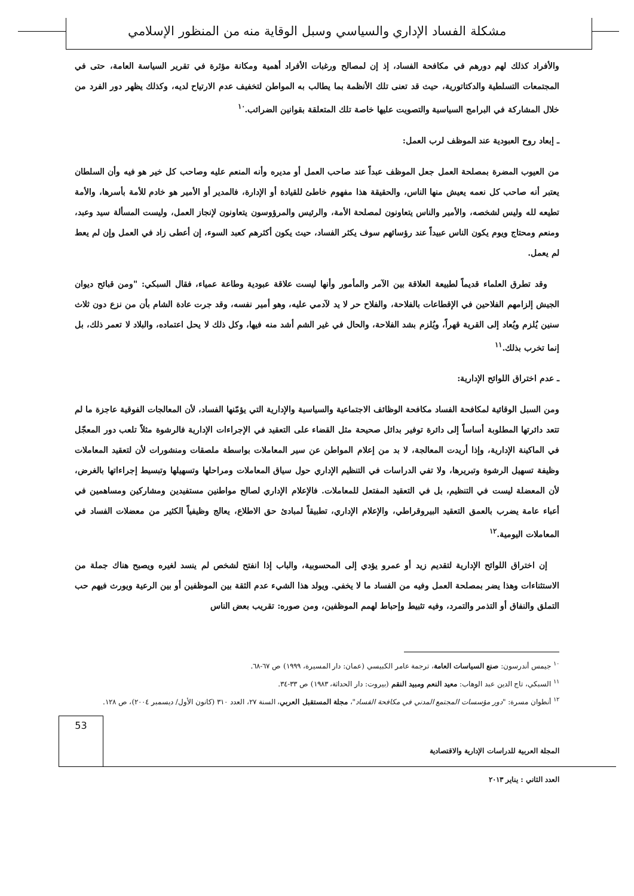مشكلة الفساد الإداري والسياسي وسبل الوقاية منه من المنظور الإسلامي
والأفراد كذلك لهم دورهم في مكافحة الفساد، إذ إن لمصالح ورغبات الأفراد أهمية ومكانة مؤثرة في تقرير السياسة العامة، حتى في المجتمعات التسلطية والدكتاتورية، حيث قد تعنى تلك الأنظمة بما يطالب به المواطن لتخفيف عدم الارتياح لديه، وكذلك يظهر دور الفرد من خلال المشاركة في البرامج السياسية والتصويت عليها خاصة تلك المتعلقة بقوانين الضرائب.<sup>١٠</sup>
ـ إبعاد روح العبودية عند الموظف لرب العمل:
من العيوب المضرة بمصلحة العمل جعل الموظف عبداً عند صاحب العمل أو مديره وأنه المنعم عليه وصاحب كل خير هو فيه وأن السلطان يعتبر أنه صاحب كل نعمه يعيش منها الناس، والحقيقة هذا مفهوم خاطئ للقيادة أو الإدارة، فالمدير أو الأمير هو خادم للأمة بأسرها، والأمة تطيعه لله وليس لشخصه، والأمير والناس يتعاونون لمصلحة الأمة، والرئيس والمرؤوسون يتعاونون لإنجاز العمل، وليست المسألة سيد وعبد، ومنعم ومحتاج ويوم يكون الناس عبيداً عند رؤسائهم سوف يكثر الفساد، حيث يكون أكثرهم كعبد السوء، إن أعطى زاد في العمل وإن لم يعط لم يعمل.
وقد تطرق العلماء قديماً لطبيعة العلاقة بين الآمر والمأمور وأنها ليست علاقة عبودية وطاعة عمياء، فقال السبكي: "ومن قبائح ديوان الجيش إلزامهم الفلاحين في الإقطاعات بالفلاحة، والفلاح حر لا يد لآدمي عليه، وهو أمير نفسه، وقد جرت عادة الشام بأن من نزع دون ثلاث سنين يُلزم ويُعاد إلى القرية قهراً، ويُلزم بشد الفلاحة، والحال في غير الشم أشد منه فيها، وكل ذلك لا يحل اعتماده، والبلاد لا تعمر ذلك، بل إنما تخرب بذلك.<sup>١١</sup>
ـ عدم اختراق اللوائح الإدارية:
ومن السبل الوقائية لمكافحة الفساد مكافحة الوظائف الاجتماعية والسياسية والإدارية التي يؤمّنها الفساد، لأن المعالجات الفوقية عاجزة ما لم تتعد دائرتها المطلوبة أساساً إلى دائرة توفير بدائل صحيحة مثل القضاء على التعقيد في الإجراءات الإدارية فالرشوة مثلاً تلعب دور المعجّل في الماكينة الإدارية، وإذا أريدت المعالجة، لا بد من إعلام المواطن عن سير المعاملات بواسطة ملصقات ومنشورات لأن لتعقيد المعاملات وظيفة تسهيل الرشوة وتبريرها، ولا تفي الدراسات في التنظيم الإداري حول سياق المعاملات ومراحلها وتسهيلها وتبسيط إجراءاتها بالغرض، لأن المعضلة ليست في التنظيم، بل في التعقيد المفتعل للمعاملات. فالإعلام الإداري لصالح مواطنين مستفيدين ومشاركين ومساهمين في أعباء عامة يضرب بالعمق التعقيد البيروقراطي، والإعلام الإداري، تطبيقاً لمبادئ حق الاطلاع، يعالج وظيفياً الكثير من معضلات الفساد في المعاملات اليومية.<sup>١٢</sup>
إن اختراق اللوائح الإدارية لتقديم زيد أو عمرو يؤدي إلى المحسوبية، والباب إذا انفتح لشخص لم ينسد لغيره ويصبح هناك جملة من الاستثناءات وهذا يضر بمصلحة العمل وفيه من الفساد ما لا يخفي. ويولد هذا الشيء عدم الثقة بين الموظفين أو بين الرعية ويورث فيهم حب التملق والنفاق أو التذمر والتمرد، وفيه تثبيط وإحباط لهمم الموظفين، ومن صوره: تقريب بعض الناس
<sup>١٠</sup> جيمس أندرسون: صنع السياسات العامة، ترجمة عامر الكبيسي (عمان: دار المسيرة، ١٩٩٩) ص ٦٧-٦٨.
<sup>١١</sup> السبكي، تاج الدين عبد الوهاب: معيد النعم ومبيد النقم (بيروت: دار الحداثة، ١٩٨٣) ص ٣٣-٣٤.
<sup>١٢</sup> أنطوان مسرة: "دور مؤسسات المجتمع المدني في مكافحة الفساد"، مجلة المستقبل العربي، السنة ٢٧، العدد ٣١٠ (كانون الأول/ ديسمبر ٢٠٠٤)، ص ١٢٨.
53
المجلة العربية للدراسات الإدارية والاقتصادية
العدد الثاني : يناير ٢٠١٣